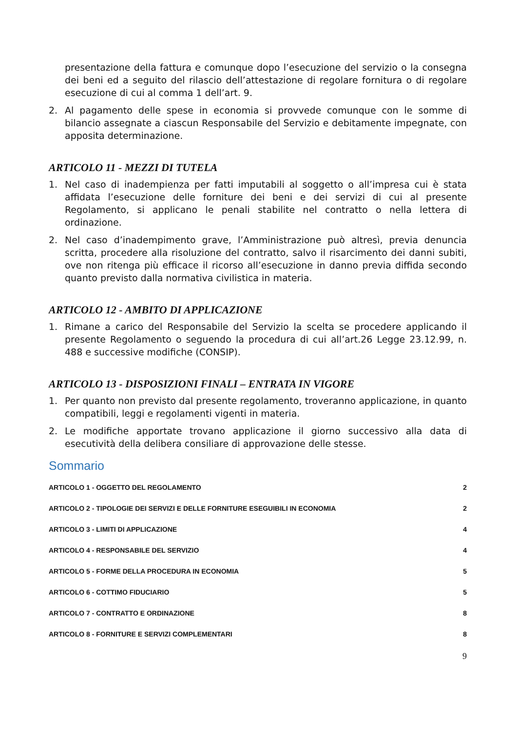presentazione della fattura e comunque dopo l’esecuzione del servizio o la consegna dei beni ed a seguito del rilascio dell’attestazione di regolare fornitura o di regolare esecuzione di cui al comma 1 dell’art. 9.
2. Al pagamento delle spese in economia si provvede comunque con le somme di bilancio assegnate a ciascun Responsabile del Servizio e debitamente impegnate, con apposita determinazione.
ARTICOLO 11 - MEZZI DI TUTELA
1. Nel caso di inadempienza per fatti imputabili al soggetto o all’impresa cui è stata affidata l’esecuzione delle forniture dei beni e dei servizi di cui al presente Regolamento, si applicano le penali stabilite nel contratto o nella lettera di ordinazione.
2. Nel caso d’inadempimento grave, l’Amministrazione può altresì, previa denuncia scritta, procedere alla risoluzione del contratto, salvo il risarcimento dei danni subiti, ove non ritenga più efficace il ricorso all’esecuzione in danno previa diffida secondo quanto previsto dalla normativa civilistica in materia.
ARTICOLO 12 - AMBITO DI APPLICAZIONE
1. Rimane a carico del Responsabile del Servizio la scelta se procedere applicando il presente Regolamento o seguendo la procedura di cui all’art.26 Legge 23.12.99, n. 488 e successive modifiche (CONSIP).
ARTICOLO 13 - DISPOSIZIONI FINALI – ENTRATA IN VIGORE
1. Per quanto non previsto dal presente regolamento, troveranno applicazione, in quanto compatibili, leggi e regolamenti vigenti in materia.
2. Le modifiche apportate trovano applicazione il giorno successivo alla data di esecutività della delibera consiliare di approvazione delle stesse.
Sommario
ARTICOLO 1 - OGGETTO DEL REGOLAMENTO 2
ARTICOLO 2 - TIPOLOGIE DEI SERVIZI E DELLE FORNITURE ESEGUIBILI IN ECONOMIA 2
ARTICOLO 3 - LIMITI DI APPLICAZIONE 4
ARTICOLO 4 - RESPONSABILE DEL SERVIZIO 4
ARTICOLO 5 - FORME DELLA PROCEDURA IN ECONOMIA 5
ARTICOLO 6 - COTTIMO FIDUCIARIO 5
ARTICOLO 7 - CONTRATTO E ORDINAZIONE 8
ARTICOLO 8 - FORNITURE E SERVIZI COMPLEMENTARI 8
9